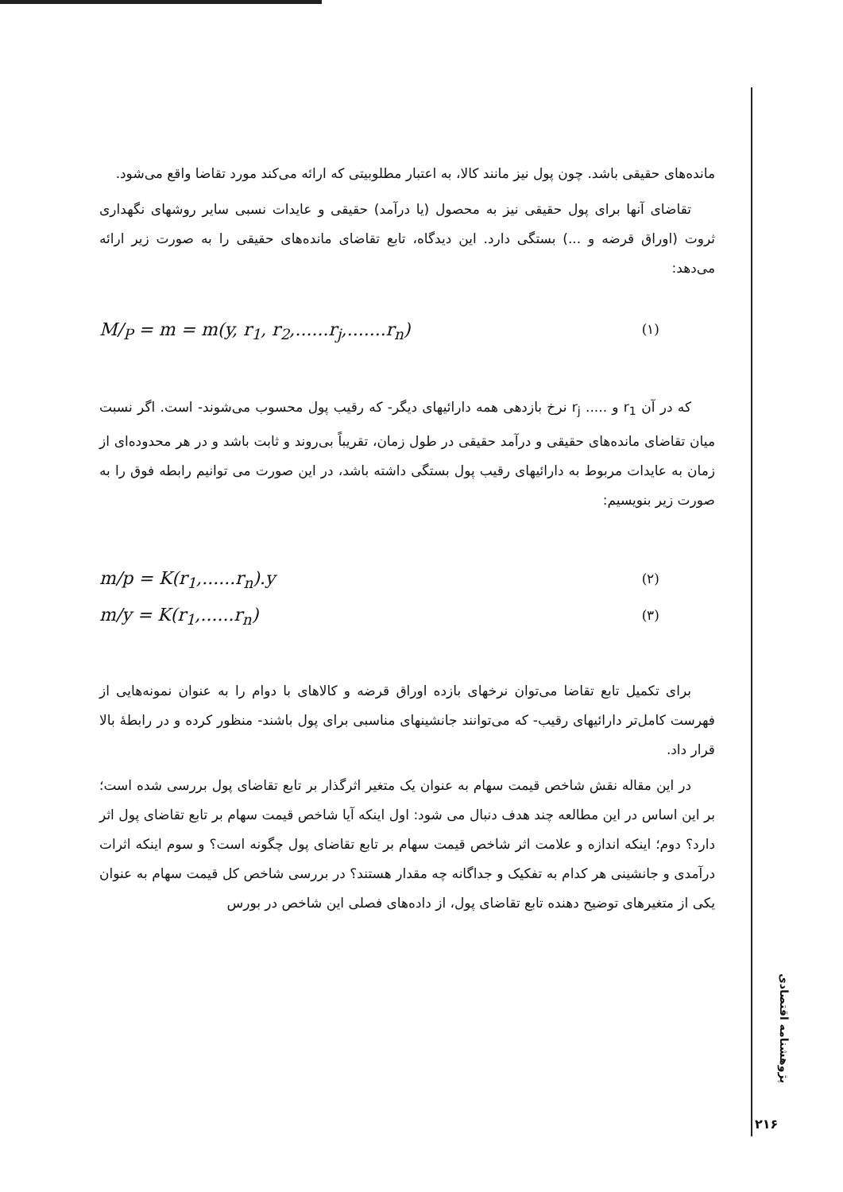مانده‌های حقیقی باشد. چون پول نیز مانند کالا، به اعتبار مطلوبیتی که ارائه می‌کند مورد تقاضا واقع می‌شود.
تقاضای آنها برای پول حقیقی نیز به محصول (یا درآمد) حقیقی و عایدات نسبی سایر روشهای نگهداری ثروت (اوراق قرضه و ...) بستگی دارد. این دیدگاه، تابع تقاضای مانده‌های حقیقی را به صورت زیر ارائه می‌دهد:
M/<sub>P</sub> = m = m(y, r<sub>1</sub>, r<sub>2</sub>,......r<sub>j</sub>,.......r<sub>n</sub>) (۱)
که در آن r<sub>1</sub> و ..... r<sub>j</sub> نرخ بازدهی همه دارائیهای دیگر- که رقیب پول محسوب می‌شوند- است. اگر نسبت میان تقاضای مانده‌های حقیقی و درآمد حقیقی در طول زمان، تقریباً بی‌روند و ثابت باشد و در هر محدوده‌ای از زمان به عایدات مربوط به دارائیهای رقیب پول بستگی داشته باشد، در این صورت می توانیم رابطه فوق را به صورت زیر بنویسیم:
m/p = K(r<sub>1</sub>,......r<sub>n</sub>).y (۲)
m/y = K(r<sub>1</sub>,......r<sub>n</sub>) (۳)
برای تکمیل تابع تقاضا می‌توان نرخهای بازده اوراق قرضه و کالاهای با دوام را به عنوان نمونه‌هایی از فهرست کامل‌تر دارائیهای رقیب- که می‌توانند جانشینهای مناسبی برای پول باشند- منظور کرده و در رابطهٔ بالا قرار داد.
در این مقاله نقش شاخص قیمت سهام به عنوان یک متغیر اثرگذار بر تابع تقاضای پول بررسی شده است؛ بر این اساس در این مطالعه چند هدف دنبال می شود: اول اینکه آیا شاخص قیمت سهام بر تابع تقاضای پول اثر دارد؟ دوم؛ اینکه اندازه و علامت اثر شاخص قیمت سهام بر تابع تقاضای پول چگونه است؟ و سوم اینکه اثرات درآمدی و جانشینی هر کدام به تفکیک و جداگانه چه مقدار هستند؟ در بررسی شاخص کل قیمت سهام به عنوان یکی از متغیرهای توضیح دهنده تابع تقاضای پول، از داده‌های فصلی این شاخص در بورس
پژوهشنامه اقتصادی
۲۱۶